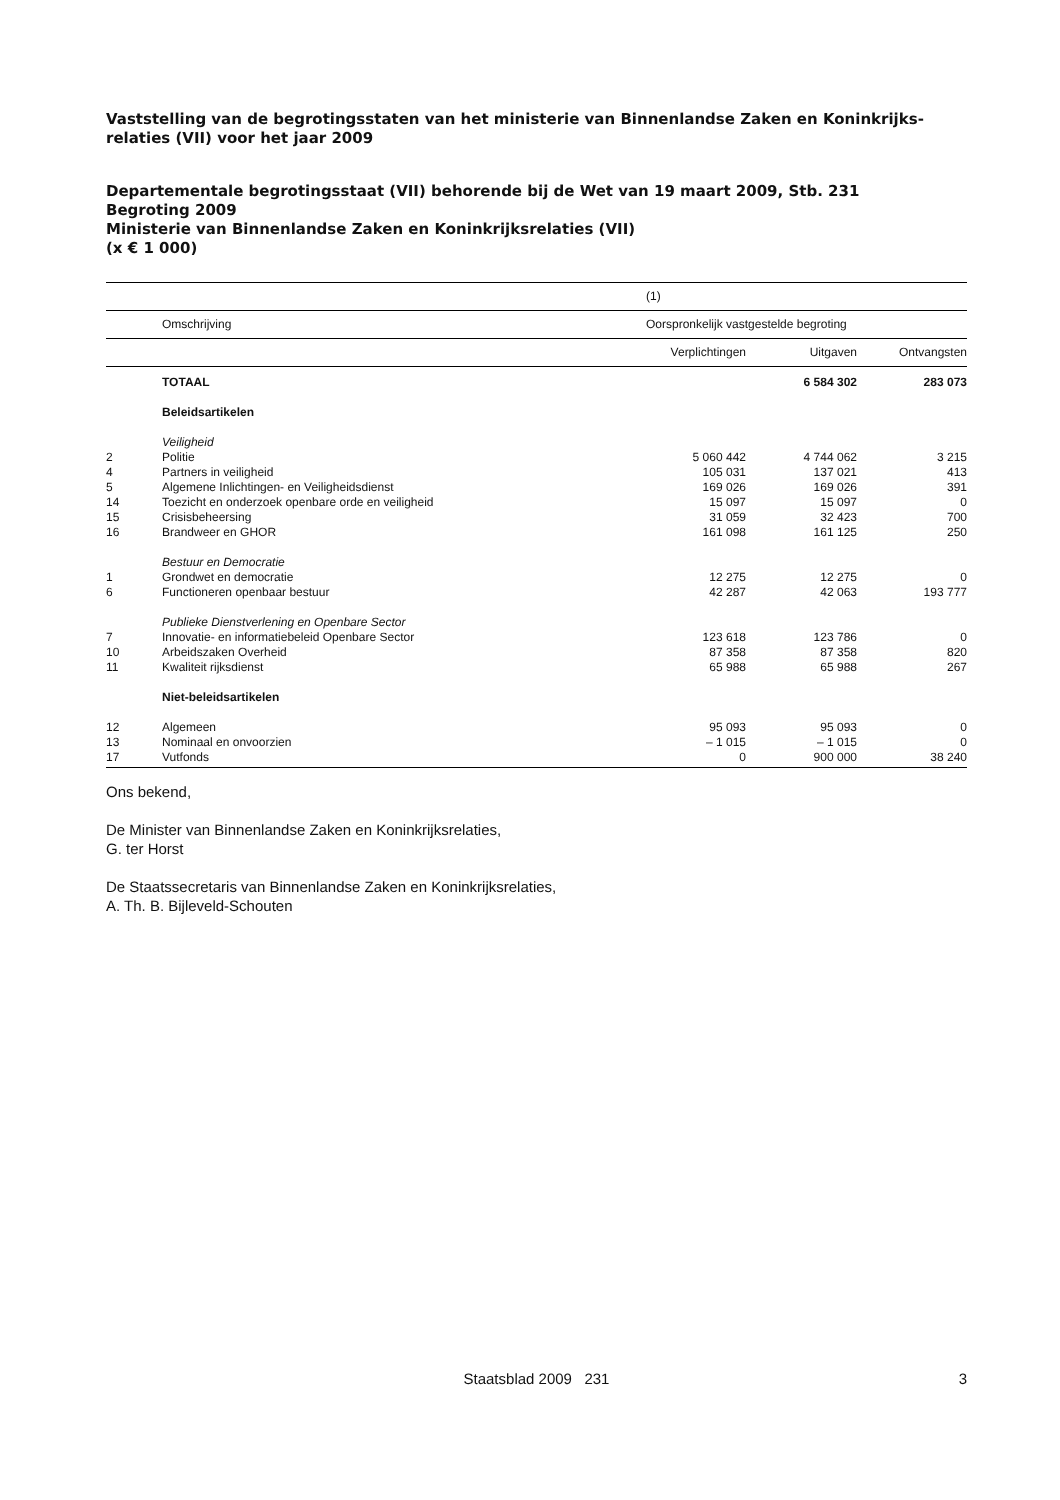Vaststelling van de begrotingsstaten van het ministerie van Binnenlandse Zaken en Koninkrijks-relaties (VII) voor het jaar 2009
Departementale begrotingsstaat (VII) behorende bij de Wet van 19 maart 2009, Stb. 231
Begroting 2009
Ministerie van Binnenlandse Zaken en Koninkrijksrelaties (VII)
(x € 1 000)
| | | (1) | | |
| | Omschrijving | Oorspronkelijk vastgestelde begroting | | |
| | | Verplichtingen | Uitgaven | Ontvangsten |
| | TOTAAL | | 6 584 302 | 283 073 |
| | Beleidsartikelen | | | |
| | Veiligheid | | | |
| 2 | Politie | 5 060 442 | 4 744 062 | 3 215 |
| 4 | Partners in veiligheid | 105 031 | 137 021 | 413 |
| 5 | Algemene Inlichtingen- en Veiligheidsdienst | 169 026 | 169 026 | 391 |
| 14 | Toezicht en onderzoek openbare orde en veiligheid | 15 097 | 15 097 | 0 |
| 15 | Crisisbeheersing | 31 059 | 32 423 | 700 |
| 16 | Brandweer en GHOR | 161 098 | 161 125 | 250 |
| | Bestuur en Democratie | | | |
| 1 | Grondwet en democratie | 12 275 | 12 275 | 0 |
| 6 | Functioneren openbaar bestuur | 42 287 | 42 063 | 193 777 |
| | Publieke Dienstverlening en Openbare Sector | | | |
| 7 | Innovatie- en informatiebeleid Openbare Sector | 123 618 | 123 786 | 0 |
| 10 | Arbeidszaken Overheid | 87 358 | 87 358 | 820 |
| 11 | Kwaliteit rijksdienst | 65 988 | 65 988 | 267 |
| | Niet-beleidsartikelen | | | |
| 12 | Algemeen | 95 093 | 95 093 | 0 |
| 13 | Nominaal en onvoorzien | – 1 015 | – 1 015 | 0 |
| 17 | Vutfonds | 0 | 900 000 | 38 240 |
Ons bekend,
De Minister van Binnenlandse Zaken en Koninkrijksrelaties,
G. ter Horst
De Staatssecretaris van Binnenlandse Zaken en Koninkrijksrelaties,
A. Th. B. Bijleveld-Schouten
Staatsblad 2009 231 3